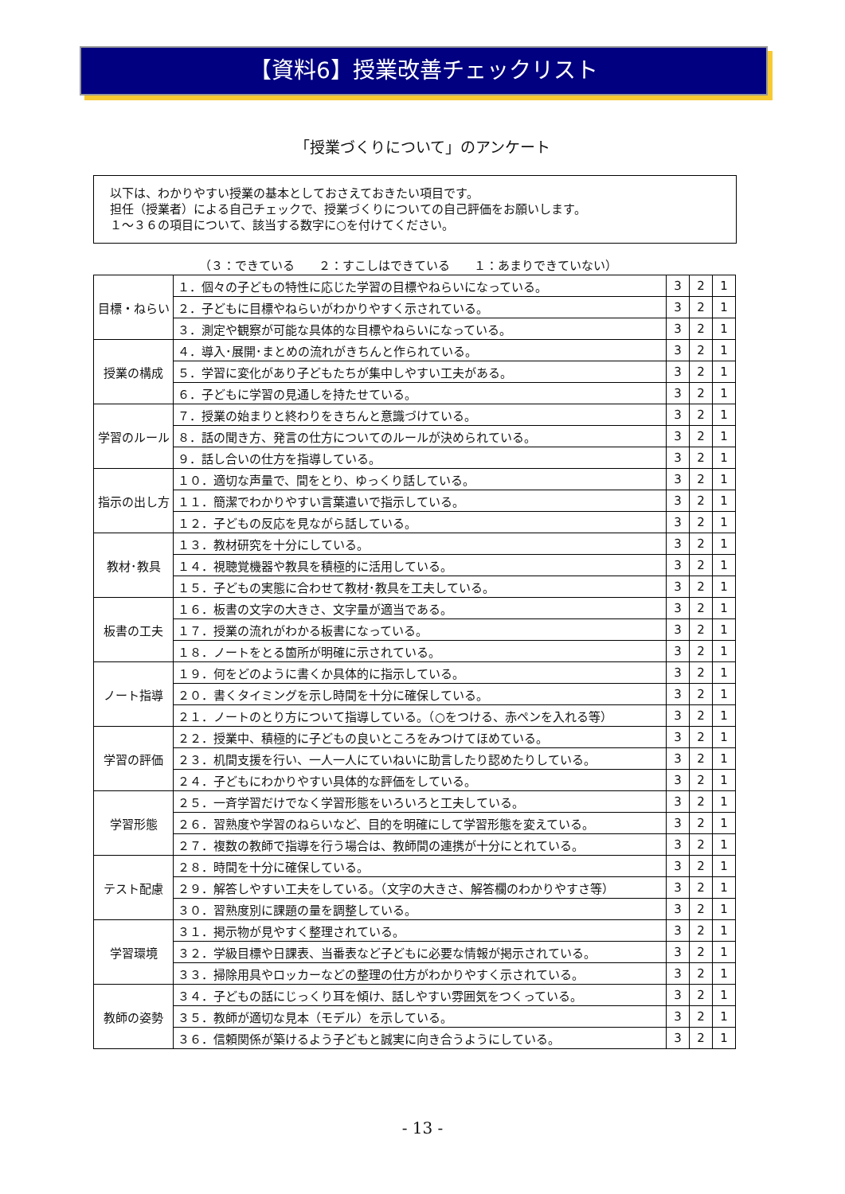【資料6】授業改善チェックリスト
「授業づくりについて」のアンケート
以下は、わかりやすい授業の基本としておさえておきたい項目です。
担任（授業者）による自己チェックで、授業づくりについての自己評価をお願いします。
１～３６の項目について、該当する数字に○を付けてください。
（３：できている　　２：すこしはできている　　１：あまりできていない）
| 目標・ねらい | １．個々の子どもの特性に応じた学習の目標やねらいになっている。 | 3 | 2 | 1 |
| | ２．子どもに目標やねらいがわかりやすく示されている。 | 3 | 2 | 1 |
| | ３．測定や観察が可能な具体的な目標やねらいになっている。 | 3 | 2 | 1 |
| 授業の構成 | ４．導入･展開･まとめの流れがきちんと作られている。 | 3 | 2 | 1 |
| | ５．学習に変化があり子どもたちが集中しやすい工夫がある。 | 3 | 2 | 1 |
| | ６．子どもに学習の見通しを持たせている。 | 3 | 2 | 1 |
| 学習のルール | ７．授業の始まりと終わりをきちんと意識づけている。 | 3 | 2 | 1 |
| | ８．話の聞き方、発言の仕方についてのルールが決められている。 | 3 | 2 | 1 |
| | ９．話し合いの仕方を指導している。 | 3 | 2 | 1 |
| 指示の出し方 | １０．適切な声量で、間をとり、ゆっくり話している。 | 3 | 2 | 1 |
| | １１．簡潔でわかりやすい言葉遣いで指示している。 | 3 | 2 | 1 |
| | １２．子どもの反応を見ながら話している。 | 3 | 2 | 1 |
| 教材･教具 | １３．教材研究を十分にしている。 | 3 | 2 | 1 |
| | １４．視聴覚機器や教具を積極的に活用している。 | 3 | 2 | 1 |
| | １５．子どもの実態に合わせて教材･教具を工夫している。 | 3 | 2 | 1 |
| 板書の工夫 | １６．板書の文字の大きさ、文字量が適当である。 | 3 | 2 | 1 |
| | １７．授業の流れがわかる板書になっている。 | 3 | 2 | 1 |
| | １８．ノートをとる箇所が明確に示されている。 | 3 | 2 | 1 |
| ノート指導 | １９．何をどのように書くか具体的に指示している。 | 3 | 2 | 1 |
| | ２０．書くタイミングを示し時間を十分に確保している。 | 3 | 2 | 1 |
| | ２１．ノートのとり方について指導している。（○をつける、赤ペンを入れる等） | 3 | 2 | 1 |
| 学習の評価 | ２２．授業中、積極的に子どもの良いところをみつけてほめている。 | 3 | 2 | 1 |
| | ２３．机間支援を行い、一人一人にていねいに助言したり認めたりしている。 | 3 | 2 | 1 |
| | ２４．子どもにわかりやすい具体的な評価をしている。 | 3 | 2 | 1 |
| 学習形態 | ２５．一斉学習だけでなく学習形態をいろいろと工夫している。 | 3 | 2 | 1 |
| | ２６．習熟度や学習のねらいなど、目的を明確にして学習形態を変えている。 | 3 | 2 | 1 |
| | ２７．複数の教師で指導を行う場合は、教師間の連携が十分にとれている。 | 3 | 2 | 1 |
| テスト配慮 | ２８．時間を十分に確保している。 | 3 | 2 | 1 |
| | ２９．解答しやすい工夫をしている。（文字の大きさ、解答欄のわかりやすさ等） | 3 | 2 | 1 |
| | ３０．習熟度別に課題の量を調整している。 | 3 | 2 | 1 |
| 学習環境 | ３１．掲示物が見やすく整理されている。 | 3 | 2 | 1 |
| | ３２．学級目標や日課表、当番表など子どもに必要な情報が掲示されている。 | 3 | 2 | 1 |
| | ３３．掃除用具やロッカーなどの整理の仕方がわかりやすく示されている。 | 3 | 2 | 1 |
| 教師の姿勢 | ３４．子どもの話にじっくり耳を傾け、話しやすい雰囲気をつくっている。 | 3 | 2 | 1 |
| | ３５．教師が適切な見本（モデル）を示している。 | 3 | 2 | 1 |
| | ３６．信頼関係が築けるよう子どもと誠実に向き合うようにしている。 | 3 | 2 | 1 |
- 13 -